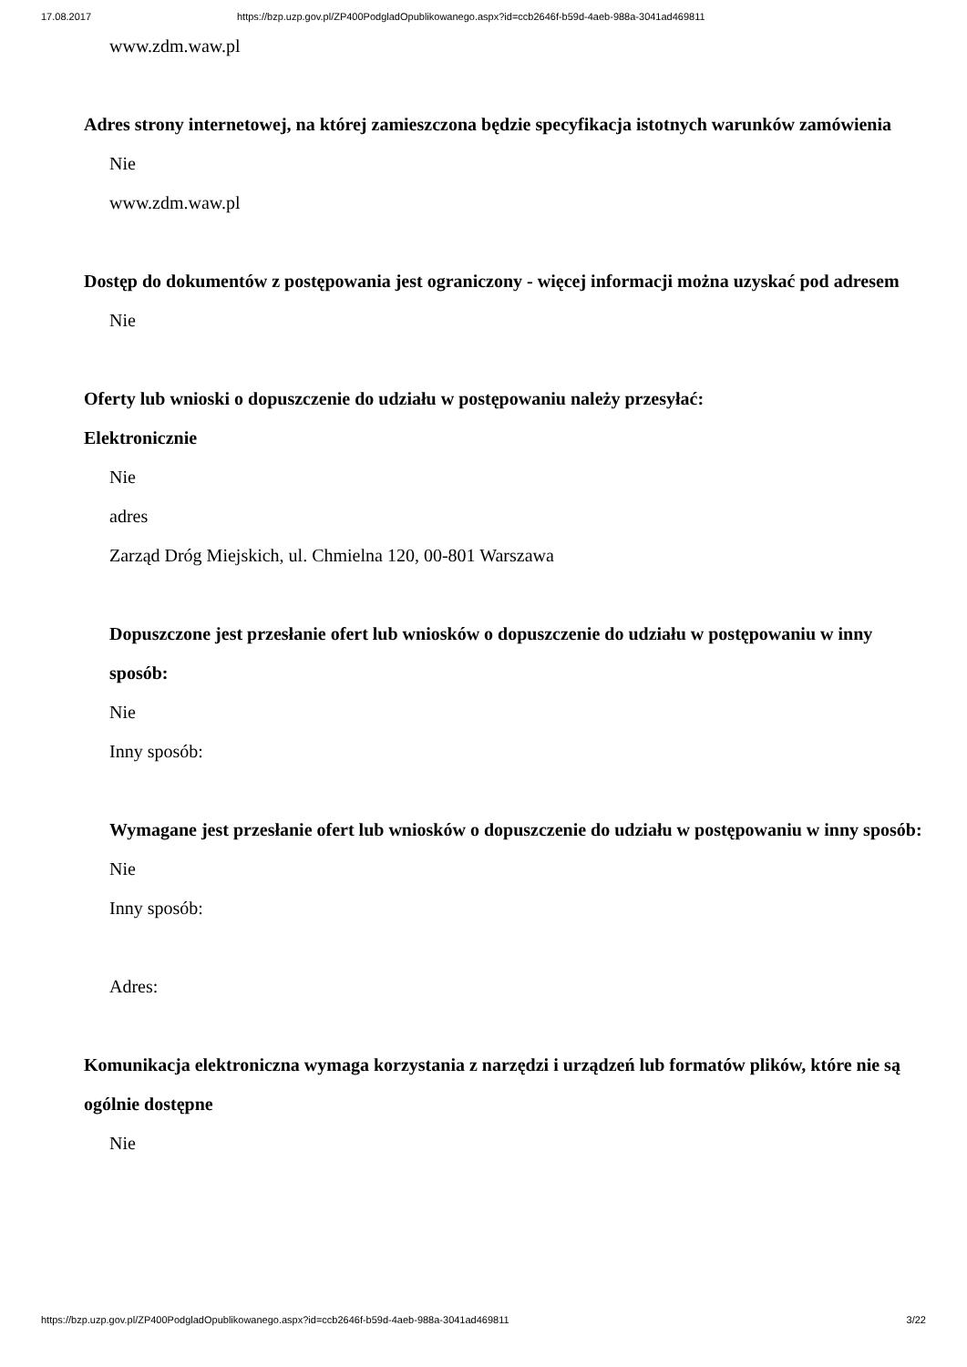17.08.2017 https://bzp.uzp.gov.pl/ZP400PodgladOpublikowanego.aspx?id=ccb2646f-b59d-4aeb-988a-3041ad469811
www.zdm.waw.pl
Adres strony internetowej, na której zamieszczona będzie specyfikacja istotnych warunków zamówienia
Nie
www.zdm.waw.pl
Dostęp do dokumentów z postępowania jest ograniczony - więcej informacji można uzyskać pod adresem
Nie
Oferty lub wnioski o dopuszczenie do udziału w postępowaniu należy przesyłać:
Elektronicznie
Nie
adres
Zarząd Dróg Miejskich, ul. Chmielna 120, 00-801 Warszawa
Dopuszczone jest przesłanie ofert lub wniosków o dopuszczenie do udziału w postępowaniu w inny sposób:
Nie
Inny sposób:
Wymagane jest przesłanie ofert lub wniosków o dopuszczenie do udziału w postępowaniu w inny sposób:
Nie
Inny sposób:
Adres:
Komunikacja elektroniczna wymaga korzystania z narzędzi i urządzeń lub formatów plików, które nie są ogólnie dostępne
Nie
https://bzp.uzp.gov.pl/ZP400PodgladOpublikowanego.aspx?id=ccb2646f-b59d-4aeb-988a-3041ad469811 3/22